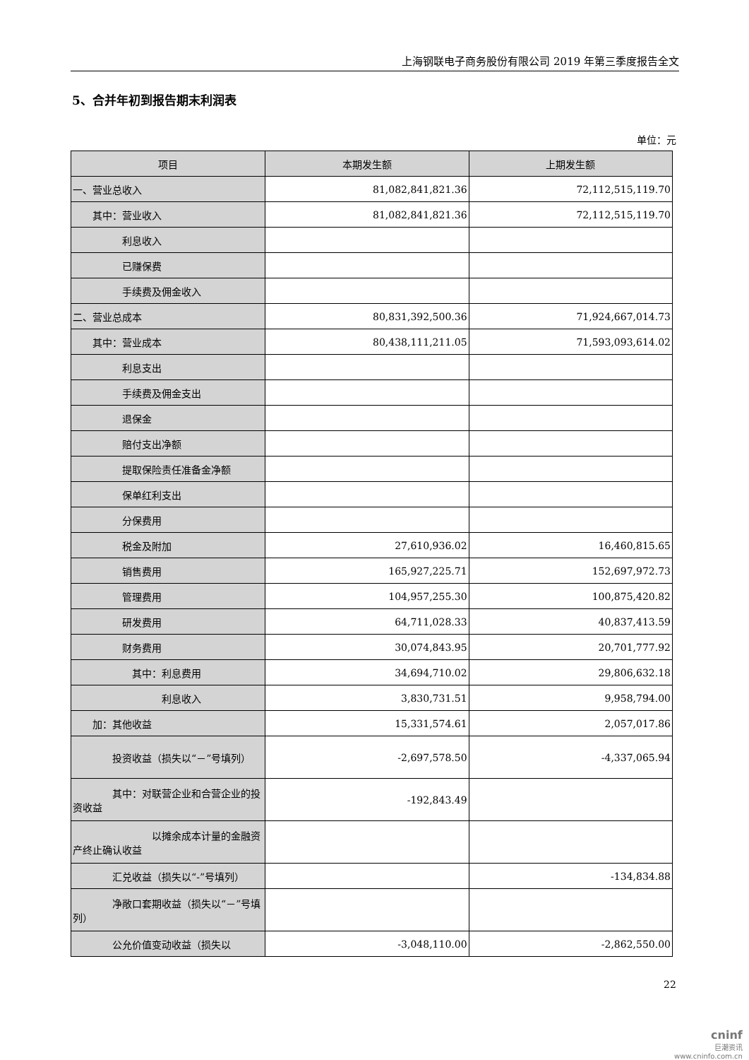上海钢联电子商务股份有限公司 2019 年第三季度报告全文
5、合并年初到报告期末利润表
单位：元
| 项目 | 本期发生额 | 上期发生额 |
| --- | --- | --- |
| 一、营业总收入 | 81,082,841,821.36 | 72,112,515,119.70 |
| 其中：营业收入 | 81,082,841,821.36 | 72,112,515,119.70 |
| 利息收入 | | |
| 已赚保费 | | |
| 手续费及佣金收入 | | |
| 二、营业总成本 | 80,831,392,500.36 | 71,924,667,014.73 |
| 其中：营业成本 | 80,438,111,211.05 | 71,593,093,614.02 |
| 利息支出 | | |
| 手续费及佣金支出 | | |
| 退保金 | | |
| 赔付支出净额 | | |
| 提取保险责任准备金净额 | | |
| 保单红利支出 | | |
| 分保费用 | | |
| 税金及附加 | 27,610,936.02 | 16,460,815.65 |
| 销售费用 | 165,927,225.71 | 152,697,972.73 |
| 管理费用 | 104,957,255.30 | 100,875,420.82 |
| 研发费用 | 64,711,028.33 | 40,837,413.59 |
| 财务费用 | 30,074,843.95 | 20,701,777.92 |
| 其中：利息费用 | 34,694,710.02 | 29,806,632.18 |
| 利息收入 | 3,830,731.51 | 9,958,794.00 |
| 加：其他收益 | 15,331,574.61 | 2,057,017.86 |
| 投资收益（损失以“－”号填列） | -2,697,578.50 | -4,337,065.94 |
| 其中：对联营企业和合营企业的投资收益 | -192,843.49 | |
| 以摊余成本计量的金融资产终止确认收益 | | |
| 汇兑收益（损失以“-”号填列） | | -134,834.88 |
| 净敞口套期收益（损失以“－”号填列） | | |
| 公允价值变动收益（损失以 | -3,048,110.00 | -2,862,550.00 |
22
cninf
巨潮资讯
www.cninfo.com.cn